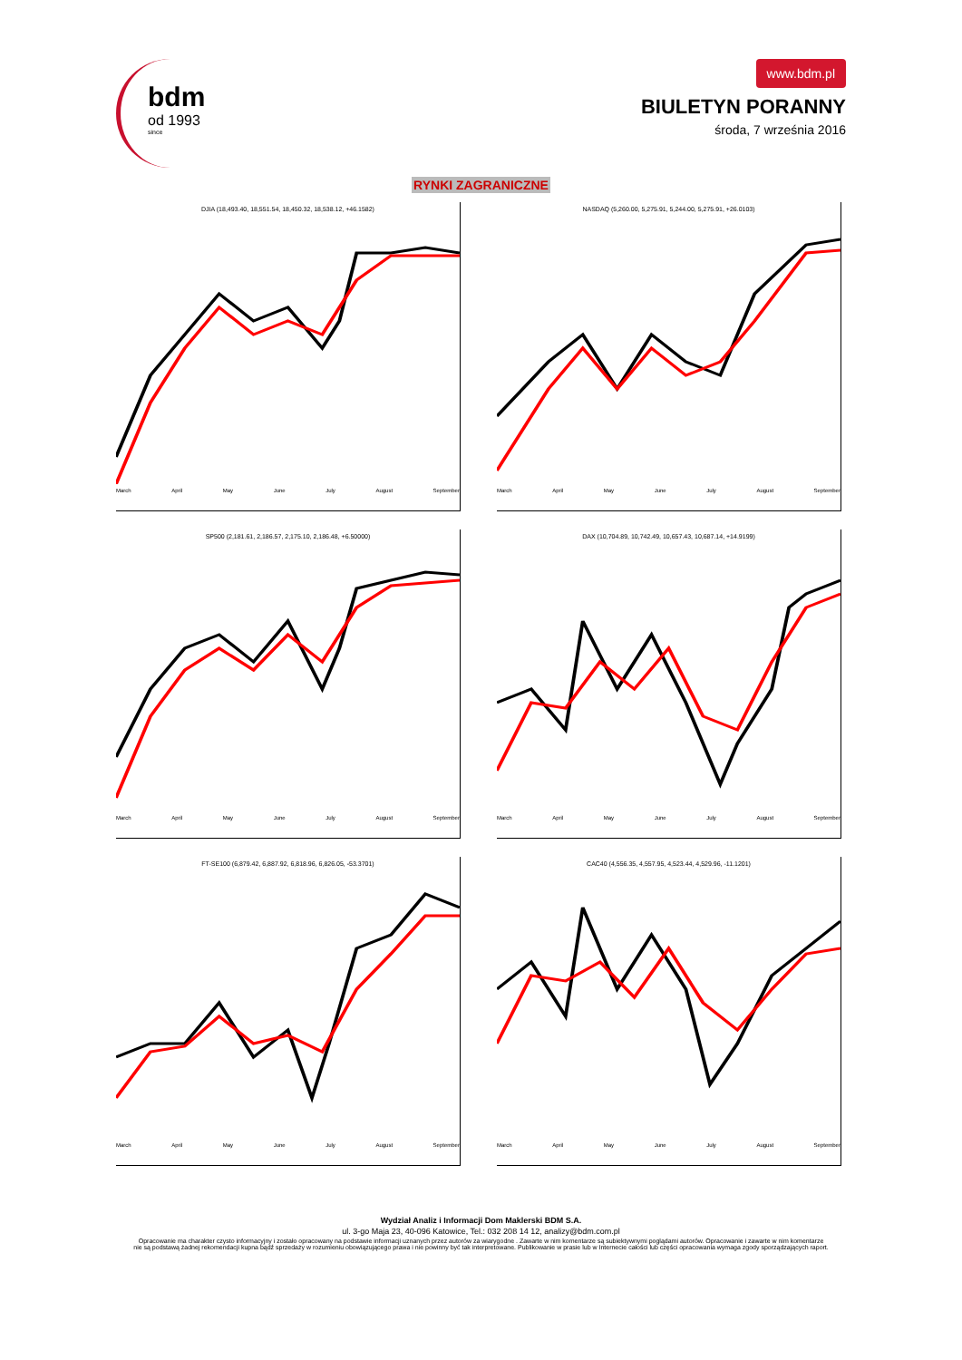bdm
od 1993
since
www.bdm.pl
BIULETYN PORANNY
środa, 7 września 2016
RYNKI ZAGRANICZNE
DJIA (18,493.40, 18,551.54, 18,450.32, 18,538.12, +46.1582)
March April May June July August September
NASDAQ (5,260.00, 5,275.91, 5,244.00, 5,275.91, +26.0103)
March April May June July August September
SP500 (2,181.61, 2,186.57, 2,175.10, 2,186.48, +6.50000)
March April May June July August September
DAX (10,704.89, 10,742.49, 10,657.43, 10,687.14, +14.9199)
March April May June July August September
FT-SE100 (6,879.42, 6,887.92, 6,818.96, 6,826.05, -53.3701)
March April May June July August September
CAC40 (4,556.35, 4,557.95, 4,523.44, 4,529.96, -11.1201)
March April May June July August September
Wydział Analiz i Informacji Dom Maklerski BDM S.A.
ul. 3-go Maja 23, 40-096 Katowice, Tel.: 032 208 14 12, analizy@bdm.com.pl
Opracowanie ma charakter czysto informacyjny i zostało opracowany na podstawie informacji uznanych przez autorów za wiarygodne . Zawarte w nim komentarze są subiektywnymi poglądami autorów. Opracowanie i zawarte w nim komentarze
nie są podstawą żadnej rekomendacji kupna bądź sprzedaży w rozumieniu obowiązującego prawa i nie powinny być tak interpretowane. Publikowanie w prasie lub w Internecie całości lub części opracowania wymaga zgody sporządzających raport.